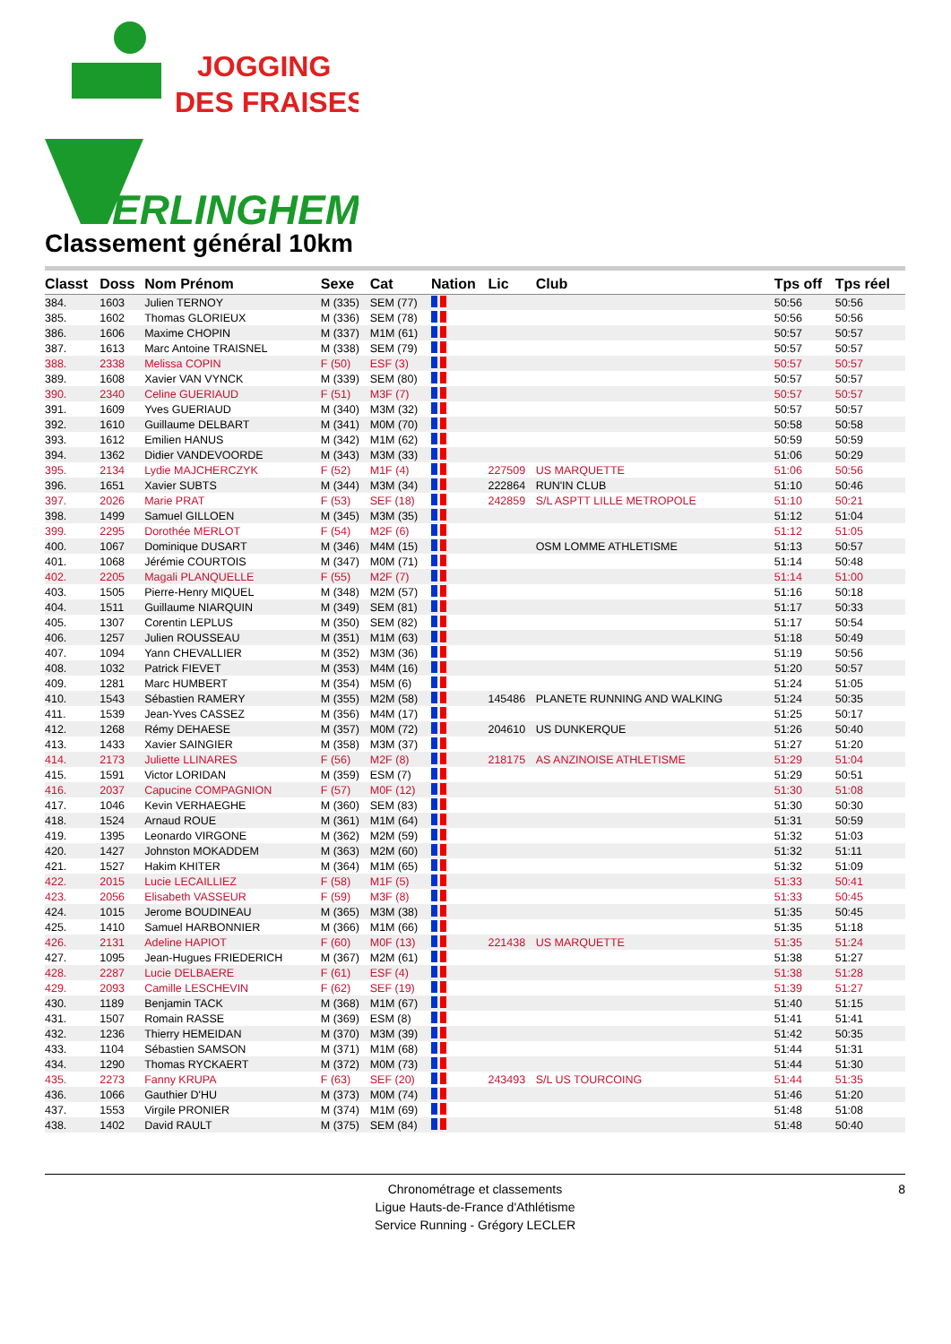JOGGING
DES FRAISES
ERLINGHEM
Classement général 10km
| Classt | Doss | Nom Prénom | Sexe | Cat | Nation | Lic | Club | Tps off | Tps réel |
| --- | --- | --- | --- | --- | --- | --- | --- | --- | --- |
| 384. | 1603 | Julien TERNOY | M (335) | SEM (77) | | | | 50:56 | 50:56 |
| 385. | 1602 | Thomas GLORIEUX | M (336) | SEM (78) | | | | 50:56 | 50:56 |
| 386. | 1606 | Maxime CHOPIN | M (337) | M1M (61) | | | | 50:57 | 50:57 |
| 387. | 1613 | Marc Antoine TRAISNEL | M (338) | SEM (79) | | | | 50:57 | 50:57 |
| 388. | 2338 | Melissa COPIN | F (50) | ESF (3) | | | | 50:57 | 50:57 |
| 389. | 1608 | Xavier VAN VYNCK | M (339) | SEM (80) | | | | 50:57 | 50:57 |
| 390. | 2340 | Celine GUERIAUD | F (51) | M3F (7) | | | | 50:57 | 50:57 |
| 391. | 1609 | Yves GUERIAUD | M (340) | M3M (32) | | | | 50:57 | 50:57 |
| 392. | 1610 | Guillaume DELBART | M (341) | M0M (70) | | | | 50:58 | 50:58 |
| 393. | 1612 | Emilien HANUS | M (342) | M1M (62) | | | | 50:59 | 50:59 |
| 394. | 1362 | Didier VANDEVOORDE | M (343) | M3M (33) | | | | 51:06 | 50:29 |
| 395. | 2134 | Lydie MAJCHERCZYK | F (52) | M1F (4) | | 227509 | US MARQUETTE | 51:06 | 50:56 |
| 396. | 1651 | Xavier SUBTS | M (344) | M3M (34) | | 222864 | RUN'IN CLUB | 51:10 | 50:46 |
| 397. | 2026 | Marie PRAT | F (53) | SEF (18) | | 242859 | S/L ASPTT LILLE METROPOLE | 51:10 | 50:21 |
| 398. | 1499 | Samuel GILLOEN | M (345) | M3M (35) | | | | 51:12 | 51:04 |
| 399. | 2295 | Dorothée MERLOT | F (54) | M2F (6) | | | | 51:12 | 51:05 |
| 400. | 1067 | Dominique DUSART | M (346) | M4M (15) | | | OSM LOMME ATHLETISME | 51:13 | 50:57 |
| 401. | 1068 | Jérémie COURTOIS | M (347) | M0M (71) | | | | 51:14 | 50:48 |
| 402. | 2205 | Magali PLANQUELLE | F (55) | M2F (7) | | | | 51:14 | 51:00 |
| 403. | 1505 | Pierre-Henry MIQUEL | M (348) | M2M (57) | | | | 51:16 | 50:18 |
| 404. | 1511 | Guillaume NIARQUIN | M (349) | SEM (81) | | | | 51:17 | 50:33 |
| 405. | 1307 | Corentin LEPLUS | M (350) | SEM (82) | | | | 51:17 | 50:54 |
| 406. | 1257 | Julien ROUSSEAU | M (351) | M1M (63) | | | | 51:18 | 50:49 |
| 407. | 1094 | Yann CHEVALLIER | M (352) | M3M (36) | | | | 51:19 | 50:56 |
| 408. | 1032 | Patrick FIEVET | M (353) | M4M (16) | | | | 51:20 | 50:57 |
| 409. | 1281 | Marc HUMBERT | M (354) | M5M (6) | | | | 51:24 | 51:05 |
| 410. | 1543 | Sébastien RAMERY | M (355) | M2M (58) | | 145486 | PLANETE RUNNING AND WALKING | 51:24 | 50:35 |
| 411. | 1539 | Jean-Yves CASSEZ | M (356) | M4M (17) | | | | 51:25 | 50:17 |
| 412. | 1268 | Rémy DEHAESE | M (357) | M0M (72) | | 204610 | US DUNKERQUE | 51:26 | 50:40 |
| 413. | 1433 | Xavier SAINGIER | M (358) | M3M (37) | | | | 51:27 | 51:20 |
| 414. | 2173 | Juliette LLINARES | F (56) | M2F (8) | | 218175 | AS ANZINOISE ATHLETISME | 51:29 | 51:04 |
| 415. | 1591 | Victor LORIDAN | M (359) | ESM (7) | | | | 51:29 | 50:51 |
| 416. | 2037 | Capucine COMPAGNION | F (57) | M0F (12) | | | | 51:30 | 51:08 |
| 417. | 1046 | Kevin VERHAEGHE | M (360) | SEM (83) | | | | 51:30 | 50:30 |
| 418. | 1524 | Arnaud ROUE | M (361) | M1M (64) | | | | 51:31 | 50:59 |
| 419. | 1395 | Leonardo VIRGONE | M (362) | M2M (59) | | | | 51:32 | 51:03 |
| 420. | 1427 | Johnston MOKADDEM | M (363) | M2M (60) | | | | 51:32 | 51:11 |
| 421. | 1527 | Hakim KHITER | M (364) | M1M (65) | | | | 51:32 | 51:09 |
| 422. | 2015 | Lucie LECAILLIEZ | F (58) | M1F (5) | | | | 51:33 | 50:41 |
| 423. | 2056 | Elisabeth VASSEUR | F (59) | M3F (8) | | | | 51:33 | 50:45 |
| 424. | 1015 | Jerome BOUDINEAU | M (365) | M3M (38) | | | | 51:35 | 50:45 |
| 425. | 1410 | Samuel HARBONNIER | M (366) | M1M (66) | | | | 51:35 | 51:18 |
| 426. | 2131 | Adeline HAPIOT | F (60) | M0F (13) | | 221438 | US MARQUETTE | 51:35 | 51:24 |
| 427. | 1095 | Jean-Hugues FRIEDERICH | M (367) | M2M (61) | | | | 51:38 | 51:27 |
| 428. | 2287 | Lucie DELBAERE | F (61) | ESF (4) | | | | 51:38 | 51:28 |
| 429. | 2093 | Camille LESCHEVIN | F (62) | SEF (19) | | | | 51:39 | 51:27 |
| 430. | 1189 | Benjamin TACK | M (368) | M1M (67) | | | | 51:40 | 51:15 |
| 431. | 1507 | Romain RASSE | M (369) | ESM (8) | | | | 51:41 | 51:41 |
| 432. | 1236 | Thierry HEMEIDAN | M (370) | M3M (39) | | | | 51:42 | 50:35 |
| 433. | 1104 | Sébastien SAMSON | M (371) | M1M (68) | | | | 51:44 | 51:31 |
| 434. | 1290 | Thomas RYCKAERT | M (372) | M0M (73) | | | | 51:44 | 51:30 |
| 435. | 2273 | Fanny KRUPA | F (63) | SEF (20) | | 243493 | S/L US TOURCOING | 51:44 | 51:35 |
| 436. | 1066 | Gauthier D'HU | M (373) | M0M (74) | | | | 51:46 | 51:20 |
| 437. | 1553 | Virgile PRONIER | M (374) | M1M (69) | | | | 51:48 | 51:08 |
| 438. | 1402 | David RAULT | M (375) | SEM (84) | | | | 51:48 | 50:40 |
Chronométrage et classements
Ligue Hauts-de-France d'Athlétisme
Service Running - Grégory LECLER
8